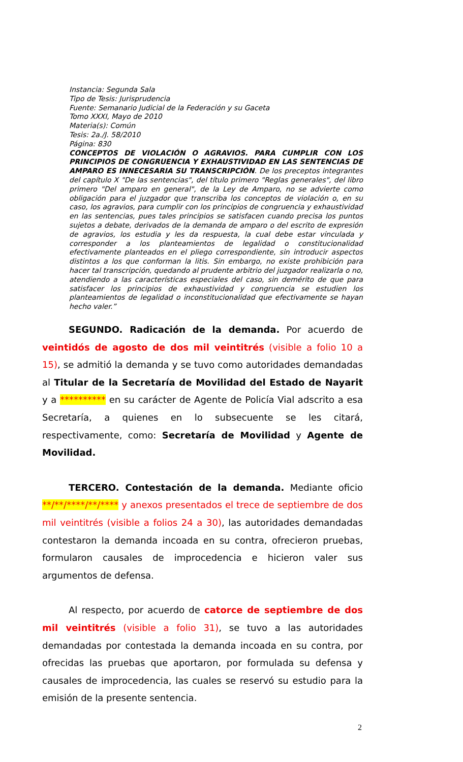Instancia: Segunda Sala
Tipo de Tesis: Jurisprudencia
Fuente: Semanario Judicial de la Federación y su Gaceta
Tomo XXXI, Mayo de 2010
Materia(s): Común
Tesis: 2a./J. 58/2010
Página: 830
CONCEPTOS DE VIOLACIÓN O AGRAVIOS. PARA CUMPLIR CON LOS PRINCIPIOS DE CONGRUENCIA Y EXHAUSTIVIDAD EN LAS SENTENCIAS DE AMPARO ES INNECESARIA SU TRANSCRIPCIÓN. De los preceptos integrantes del capítulo X "De las sentencias", del título primero "Reglas generales", del libro primero "Del amparo en general", de la Ley de Amparo, no se advierte como obligación para el juzgador que transcriba los conceptos de violación o, en su caso, los agravios, para cumplir con los principios de congruencia y exhaustividad en las sentencias, pues tales principios se satisfacen cuando precisa los puntos sujetos a debate, derivados de la demanda de amparo o del escrito de expresión de agravios, los estudia y les da respuesta, la cual debe estar vinculada y corresponder a los planteamientos de legalidad o constitucionalidad efectivamente planteados en el pliego correspondiente, sin introducir aspectos distintos a los que conforman la litis. Sin embargo, no existe prohibición para hacer tal transcripción, quedando al prudente arbitrio del juzgador realizarla o no, atendiendo a las características especiales del caso, sin demérito de que para satisfacer los principios de exhaustividad y congruencia se estudien los planteamientos de legalidad o inconstitucionalidad que efectivamente se hayan hecho valer.”
SEGUNDO. Radicación de la demanda. Por acuerdo de veintidós de agosto de dos mil veintitrés (visible a folio 10 a 15), se admitió la demanda y se tuvo como autoridades demandadas al Titular de la Secretaría de Movilidad del Estado de Nayarit y a ********** en su carácter de Agente de Policía Vial adscrito a esa Secretaría, a quienes en lo subsecuente se les citará, respectivamente, como: Secretaría de Movilidad y Agente de Movilidad.
TERCERO. Contestación de la demanda. Mediante oficio **/**/****/**/**** y anexos presentados el trece de septiembre de dos mil veintitrés (visible a folios 24 a 30), las autoridades demandadas contestaron la demanda incoada en su contra, ofrecieron pruebas, formularon causales de improcedencia e hicieron valer sus argumentos de defensa.
Al respecto, por acuerdo de catorce de septiembre de dos mil veintitrés (visible a folio 31), se tuvo a las autoridades demandadas por contestada la demanda incoada en su contra, por ofrecidas las pruebas que aportaron, por formulada su defensa y causales de improcedencia, las cuales se reservó su estudio para la emisión de la presente sentencia.
2